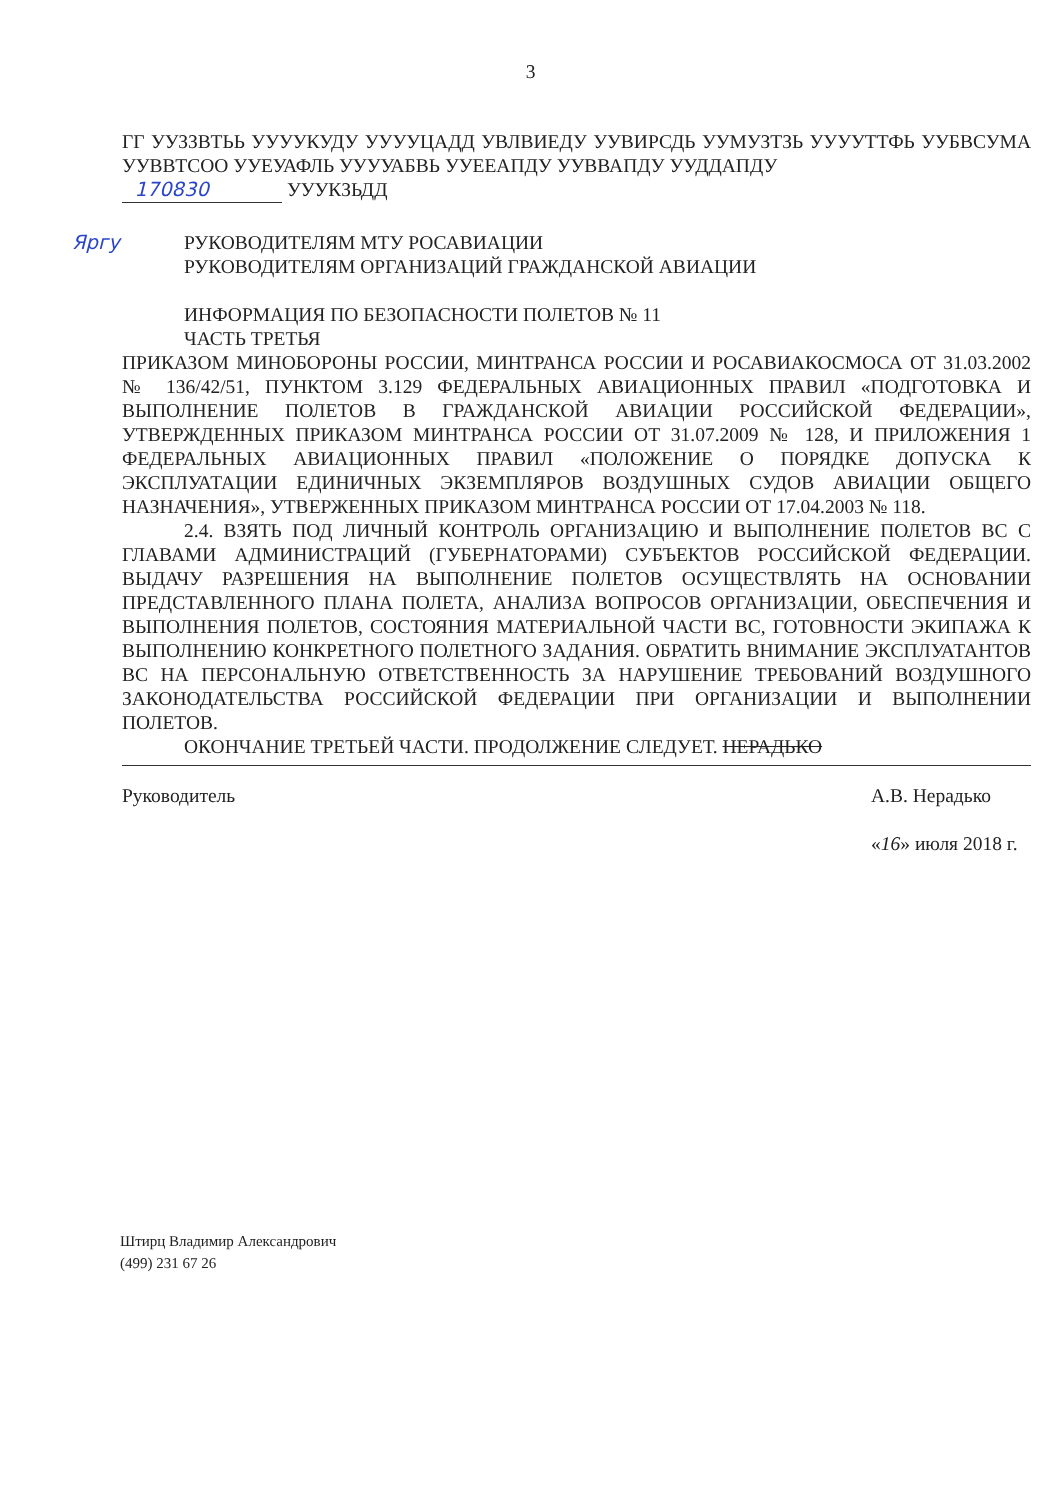3
ГГ УУЗЗВТЬЬ УУУУКУДУ УУУУЦАДД УВЛВИЕДУ УУВИРСДЬ УУМУЗТЗЬ УУУУТТФЬ УУБВСУМА УУВВТСОО УУЕУАФЛЬ УУУУАБВЬ УУЕЕАПДУ УУВВАПДУ УУДДАПДУ
170830 УУУКЗЬДД
Яргу РУКОВОДИТЕЛЯМ МТУ РОСАВИАЦИИ
РУКОВОДИТЕЛЯМ ОРГАНИЗАЦИЙ ГРАЖДАНСКОЙ АВИАЦИИ
ИНФОРМАЦИЯ ПО БЕЗОПАСНОСТИ ПОЛЕТОВ № 11
ЧАСТЬ ТРЕТЬЯ
ПРИКАЗОМ МИНОБОРОНЫ РОССИИ, МИНТРАНСА РОССИИ И РОСАВИАКОСМОСА ОТ 31.03.2002 № 136/42/51, ПУНКТОМ 3.129 ФЕДЕРАЛЬНЫХ АВИАЦИОННЫХ ПРАВИЛ «ПОДГОТОВКА И ВЫПОЛНЕНИЕ ПОЛЕТОВ В ГРАЖДАНСКОЙ АВИАЦИИ РОССИЙСКОЙ ФЕДЕРАЦИИ», УТВЕРЖДЕННЫХ ПРИКАЗОМ МИНТРАНСА РОССИИ ОТ 31.07.2009 № 128, И ПРИЛОЖЕНИЯ 1 ФЕДЕРАЛЬНЫХ АВИАЦИОННЫХ ПРАВИЛ «ПОЛОЖЕНИЕ О ПОРЯДКЕ ДОПУСКА К ЭКСПЛУАТАЦИИ ЕДИНИЧНЫХ ЭКЗЕМПЛЯРОВ ВОЗДУШНЫХ СУДОВ АВИАЦИИ ОБЩЕГО НАЗНАЧЕНИЯ», УТВЕРЖЕННЫХ ПРИКАЗОМ МИНТРАНСА РОССИИ ОТ 17.04.2003 № 118.
2.4. ВЗЯТЬ ПОД ЛИЧНЫЙ КОНТРОЛЬ ОРГАНИЗАЦИЮ И ВЫПОЛНЕНИЕ ПОЛЕТОВ ВС С ГЛАВАМИ АДМИНИСТРАЦИЙ (ГУБЕРНАТОРАМИ) СУБЪЕКТОВ РОССИЙСКОЙ ФЕДЕРАЦИИ. ВЫДАЧУ РАЗРЕШЕНИЯ НА ВЫПОЛНЕНИЕ ПОЛЕТОВ ОСУЩЕСТВЛЯТЬ НА ОСНОВАНИИ ПРЕДСТАВЛЕННОГО ПЛАНА ПОЛЕТА, АНАЛИЗА ВОПРОСОВ ОРГАНИЗАЦИИ, ОБЕСПЕЧЕНИЯ И ВЫПОЛНЕНИЯ ПОЛЕТОВ, СОСТОЯНИЯ МАТЕРИАЛЬНОЙ ЧАСТИ ВС, ГОТОВНОСТИ ЭКИПАЖА К ВЫПОЛНЕНИЮ КОНКРЕТНОГО ПОЛЕТНОГО ЗАДАНИЯ. ОБРАТИТЬ ВНИМАНИЕ ЭКСПЛУАТАНТОВ ВС НА ПЕРСОНАЛЬНУЮ ОТВЕТСТВЕННОСТЬ ЗА НАРУШЕНИЕ ТРЕБОВАНИЙ ВОЗДУШНОГО ЗАКОНОДАТЕЛЬСТВА РОССИЙСКОЙ ФЕДЕРАЦИИ ПРИ ОРГАНИЗАЦИИ И ВЫПОЛНЕНИИ ПОЛЕТОВ.
ОКОНЧАНИЕ ТРЕТЬЕЙ ЧАСТИ. ПРОДОЛЖЕНИЕ СЛЕДУЕТ. НЕРАДЬКО
Руководитель А.В. Нерадько
«16» июля 2018 г.
Штирц Владимир Александрович
(499) 231 67 26